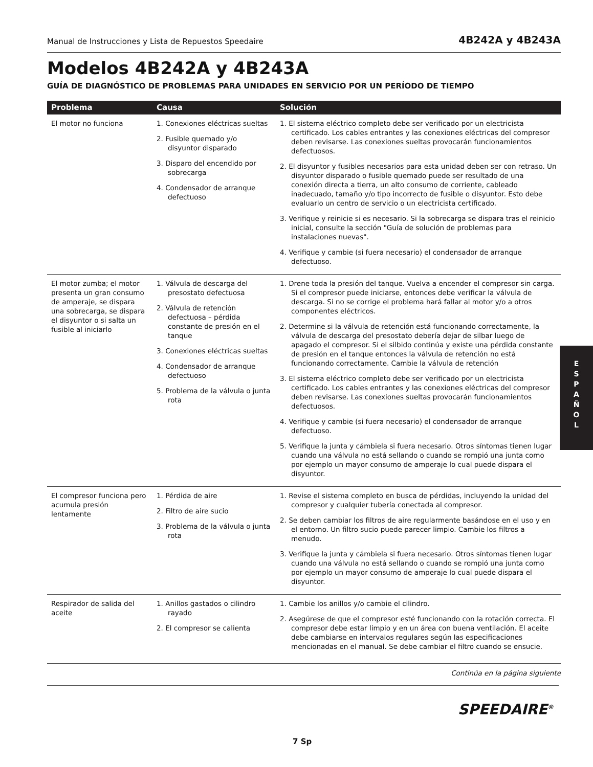Manual de Instrucciones y Lista de Repuestos Speedaire 4B242A y 4B243A
Modelos 4B242A y 4B243A
GUÍA DE DIAGNÓSTICO DE PROBLEMAS PARA UNIDADES EN SERVICIO POR UN PERÍODO DE TIEMPO
| Problema | Causa | Solución |
| --- | --- | --- |
| El motor no funciona | 1. Conexiones eléctricas sueltas 2. Fusible quemado y/o disyuntor disparado 3. Disparo del encendido por sobrecarga 4. Condensador de arranque defectuoso | 1. El sistema eléctrico completo debe ser verificado por un electricista certificado. Los cables entrantes y las conexiones eléctricas del compresor deben revisarse. Las conexiones sueltas provocarán funcionamientos defectuosos. 2. El disyuntor y fusibles necesarios para esta unidad deben ser con retraso. Un disyuntor disparado o fusible quemado puede ser resultado de una conexión directa a tierra, un alto consumo de corriente, cableado inadecuado, tamaño y/o tipo incorrecto de fusible o disyuntor. Esto debe evaluarlo un centro de servicio o un electricista certificado. 3. Verifique y reinicie si es necesario. Si la sobrecarga se dispara tras el reinicio inicial, consulte la sección "Guía de solución de problemas para instalaciones nuevas". 4. Verifique y cambie (si fuera necesario) el condensador de arranque defectuoso. |
| El motor zumba; el motor presenta un gran consumo de amperaje, se dispara una sobrecarga, se dispara el disyuntor o si salta un fusible al iniciarlo | 1. Válvula de descarga del presostato defectuosa 2. Válvula de retención defectuosa – pérdida constante de presión en el tanque 3. Conexiones eléctricas sueltas 4. Condensador de arranque defectuoso 5. Problema de la válvula o junta rota | 1. Drene toda la presión del tanque. Vuelva a encender el compresor sin carga. Si el compresor puede iniciarse, entonces debe verificar la válvula de descarga. Si no se corrige el problema hará fallar al motor y/o a otros componentes eléctricos. 2. Determine si la válvula de retención está funcionando correctamente, la válvula de descarga del presostato debería dejar de silbar luego de apagado el compresor. Si el silbido continúa y existe una pérdida constante de presión en el tanque entonces la válvula de retención no está funcionando correctamente. Cambie la válvula de retención 3. El sistema eléctrico completo debe ser verificado por un electricista certificado. Los cables entrantes y las conexiones eléctricas del compresor deben revisarse. Las conexiones sueltas provocarán funcionamientos defectuosos. 4. Verifique y cambie (si fuera necesario) el condensador de arranque defectuoso. 5. Verifique la junta y cámbiela si fuera necesario. Otros síntomas tienen lugar cuando una válvula no está sellando o cuando se rompió una junta como por ejemplo un mayor consumo de amperaje lo cual puede dispara el disyuntor. |
| El compresor funciona pero acumula presión lentamente | 1. Pérdida de aire 2. Filtro de aire sucio 3. Problema de la válvula o junta rota | 1. Revise el sistema completo en busca de pérdidas, incluyendo la unidad del compresor y cualquier tubería conectada al compresor. 2. Se deben cambiar los filtros de aire regularmente basándose en el uso y en el entorno. Un filtro sucio puede parecer limpio. Cambie los filtros a menudo. 3. Verifique la junta y cámbiela si fuera necesario. Otros síntomas tienen lugar cuando una válvula no está sellando o cuando se rompió una junta como por ejemplo un mayor consumo de amperaje lo cual puede dispara el disyuntor. |
| Respirador de salida del aceite | 1. Anillos gastados o cilindro rayado 2. El compresor se calienta | 1. Cambie los anillos y/o cambie el cilindro. 2. Asegúrese de que el compresor esté funcionando con la rotación correcta. El compresor debe estar limpio y en un área con buena ventilación. El aceite debe cambiarse en intervalos regulares según las especificaciones mencionadas en el manual. Se debe cambiar el filtro cuando se ensucie. |
Continúa en la página siguiente
E
S
P
A
Ñ
O
L
SPEEDAIRE<sup>®</sup>
7 Sp